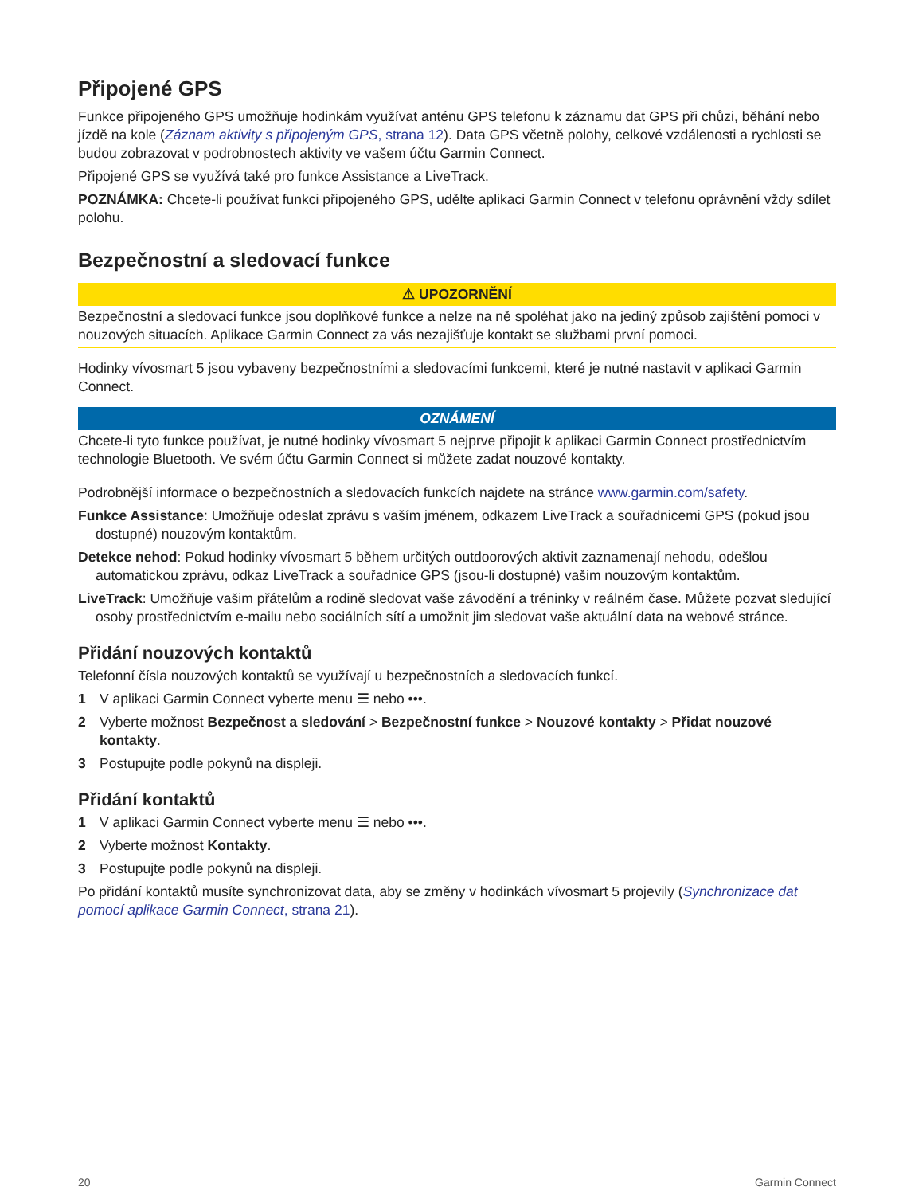Připojené GPS
Funkce připojeného GPS umožňuje hodinkám využívat anténu GPS telefonu k záznamu dat GPS při chůzi, běhání nebo jízdě na kole (Záznam aktivity s připojeným GPS, strana 12). Data GPS včetně polohy, celkové vzdálenosti a rychlosti se budou zobrazovat v podrobnostech aktivity ve vašem účtu Garmin Connect.
Připojené GPS se využívá také pro funkce Assistance a LiveTrack.
POZNÁMKA: Chcete-li používat funkci připojeného GPS, udělte aplikaci Garmin Connect v telefonu oprávnění vždy sdílet polohu.
Bezpečnostní a sledovací funkce
⚠ UPOZORNĚNÍ
Bezpečnostní a sledovací funkce jsou doplňkové funkce a nelze na ně spoléhat jako na jediný způsob zajištění pomoci v nouzových situacích. Aplikace Garmin Connect za vás nezajišťuje kontakt se službami první pomoci.
Hodinky vívosmart 5 jsou vybaveny bezpečnostními a sledovacími funkcemi, které je nutné nastavit v aplikaci Garmin Connect.
OZNÁMENÍ
Chcete-li tyto funkce používat, je nutné hodinky vívosmart 5 nejprve připojit k aplikaci Garmin Connect prostřednictvím technologie Bluetooth. Ve svém účtu Garmin Connect si můžete zadat nouzové kontakty.
Podrobnější informace o bezpečnostních a sledovacích funkcích najdete na stránce www.garmin.com/safety.
Funkce Assistance: Umožňuje odeslat zprávu s vaším jménem, odkazem LiveTrack a souřadnicemi GPS (pokud jsou dostupné) nouzovým kontaktům.
Detekce nehod: Pokud hodinky vívosmart 5 během určitých outdoorových aktivit zaznamenají nehodu, odešlou automatickou zprávu, odkaz LiveTrack a souřadnice GPS (jsou-li dostupné) vašim nouzovým kontaktům.
LiveTrack: Umožňuje vašim přátelům a rodině sledovat vaše závodění a tréninky v reálném čase. Můžete pozvat sledující osoby prostřednictvím e-mailu nebo sociálních sítí a umožnit jim sledovat vaše aktuální data na webové stránce.
Přidání nouzových kontaktů
Telefonní čísla nouzových kontaktů se využívají u bezpečnostních a sledovacích funkcí.
1 V aplikaci Garmin Connect vyberte menu ☰ nebo •••.
2 Vyberte možnost Bezpečnost a sledování > Bezpečnostní funkce > Nouzové kontakty > Přidat nouzové kontakty.
3 Postupujte podle pokynů na displeji.
Přidání kontaktů
1 V aplikaci Garmin Connect vyberte menu ☰ nebo •••.
2 Vyberte možnost Kontakty.
3 Postupujte podle pokynů na displeji.
Po přidání kontaktů musíte synchronizovat data, aby se změny v hodinkách vívosmart 5 projevily (Synchronizace dat pomocí aplikace Garmin Connect, strana 21).
20 Garmin Connect